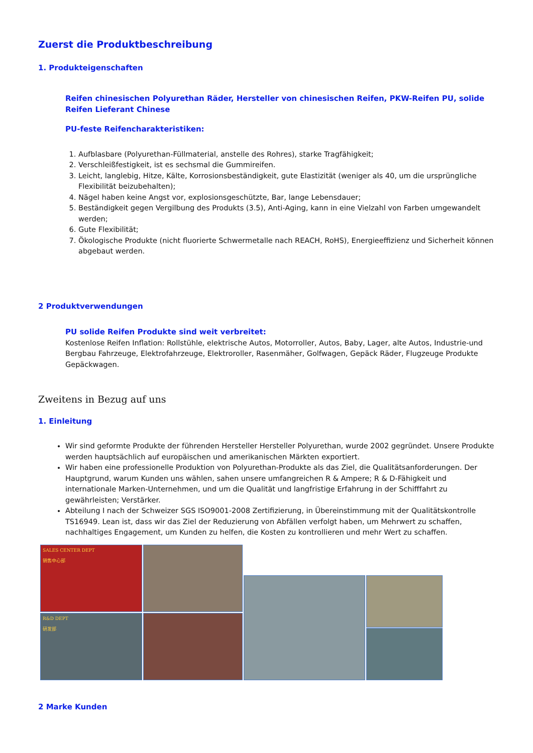Zuerst die Produktbeschreibung
1. Produkteigenschaften
Reifen chinesischen Polyurethan Räder, Hersteller von chinesischen Reifen, PKW-Reifen PU, solide Reifen Lieferant Chinese
PU-feste Reifencharakteristiken:
1. Aufblasbare (Polyurethan-Füllmaterial, anstelle des Rohres), starke Tragfähigkeit;
2. Verschleißfestigkeit, ist es sechsmal die Gummireifen.
3. Leicht, langlebig, Hitze, Kälte, Korrosionsbeständigkeit, gute Elastizität (weniger als 40, um die ursprüngliche Flexibilität beizubehalten);
4. Nägel haben keine Angst vor, explosionsgeschützte, Bar, lange Lebensdauer;
5. Beständigkeit gegen Vergilbung des Produkts (3.5), Anti-Aging, kann in eine Vielzahl von Farben umgewandelt werden;
6. Gute Flexibilität;
7. Ökologische Produkte (nicht fluorierte Schwermetalle nach REACH, RoHS), Energieeffizienz und Sicherheit können abgebaut werden.
2 Produktverwendungen
PU solide Reifen Produkte sind weit verbreitet:
Kostenlose Reifen Inflation: Rollstühle, elektrische Autos, Motorroller, Autos, Baby, Lager, alte Autos, Industrie-und Bergbau Fahrzeuge, Elektrofahrzeuge, Elektroroller, Rasenmäher, Golfwagen, Gepäck Räder, Flugzeuge Produkte Gepäckwagen.
Zweitens in Bezug auf uns
1. Einleitung
Wir sind geformte Produkte der führenden Hersteller Hersteller Polyurethan, wurde 2002 gegründet. Unsere Produkte werden hauptsächlich auf europäischen und amerikanischen Märkten exportiert.
Wir haben eine professionelle Produktion von Polyurethan-Produkte als das Ziel, die Qualitätsanforderungen. Der Hauptgrund, warum Kunden uns wählen, sahen unsere umfangreichen R & Ampere; R & D-Fähigkeit und internationale Marken-Unternehmen, und um die Qualität und langfristige Erfahrung in der Schifffahrt zu gewährleisten; Verstärker.
Abteilung I nach der Schweizer SGS ISO9001-2008 Zertifizierung, in Übereinstimmung mit der Qualitätskontrolle TS16949. Lean ist, dass wir das Ziel der Reduzierung von Abfällen verfolgt haben, um Mehrwert zu schaffen, nachhaltiges Engagement, um Kunden zu helfen, die Kosten zu kontrollieren und mehr Wert zu schaffen.
SALES CENTER DEPT
销售中心部
R&D DEPT
研发部
2 Marke Kunden